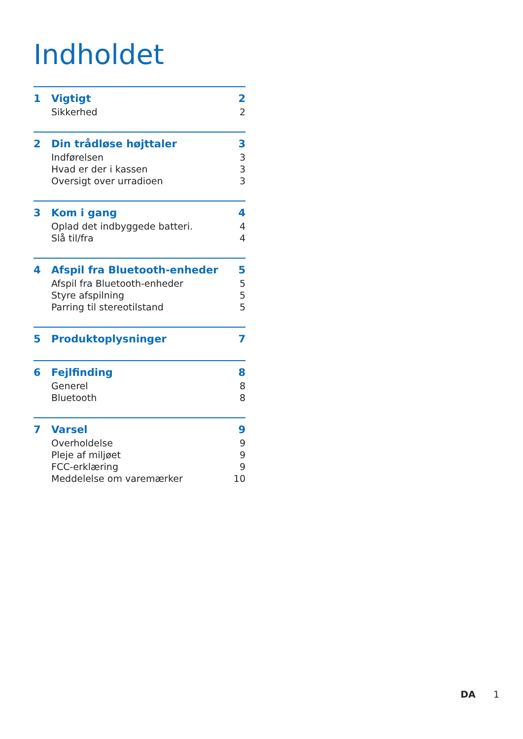Indholdet
1 Vigtigt 2
Sikkerhed 2
2 Din trådløse højttaler 3
Indførelsen 3
Hvad er der i kassen 3
Oversigt over urradioen 3
3 Kom i gang 4
Oplad det indbyggede batteri. 4
Slå til/fra 4
4 Afspil fra Bluetooth-enheder 5
Afspil fra Bluetooth-enheder 5
Styre afspilning 5
Parring til stereotilstand 5
5 Produktoplysninger 7
6 Fejlfinding 8
Generel 8
Bluetooth 8
7 Varsel 9
Overholdelse 9
Pleje af miljøet 9
FCC-erklæring 9
Meddelelse om varemærker 10
DA 1